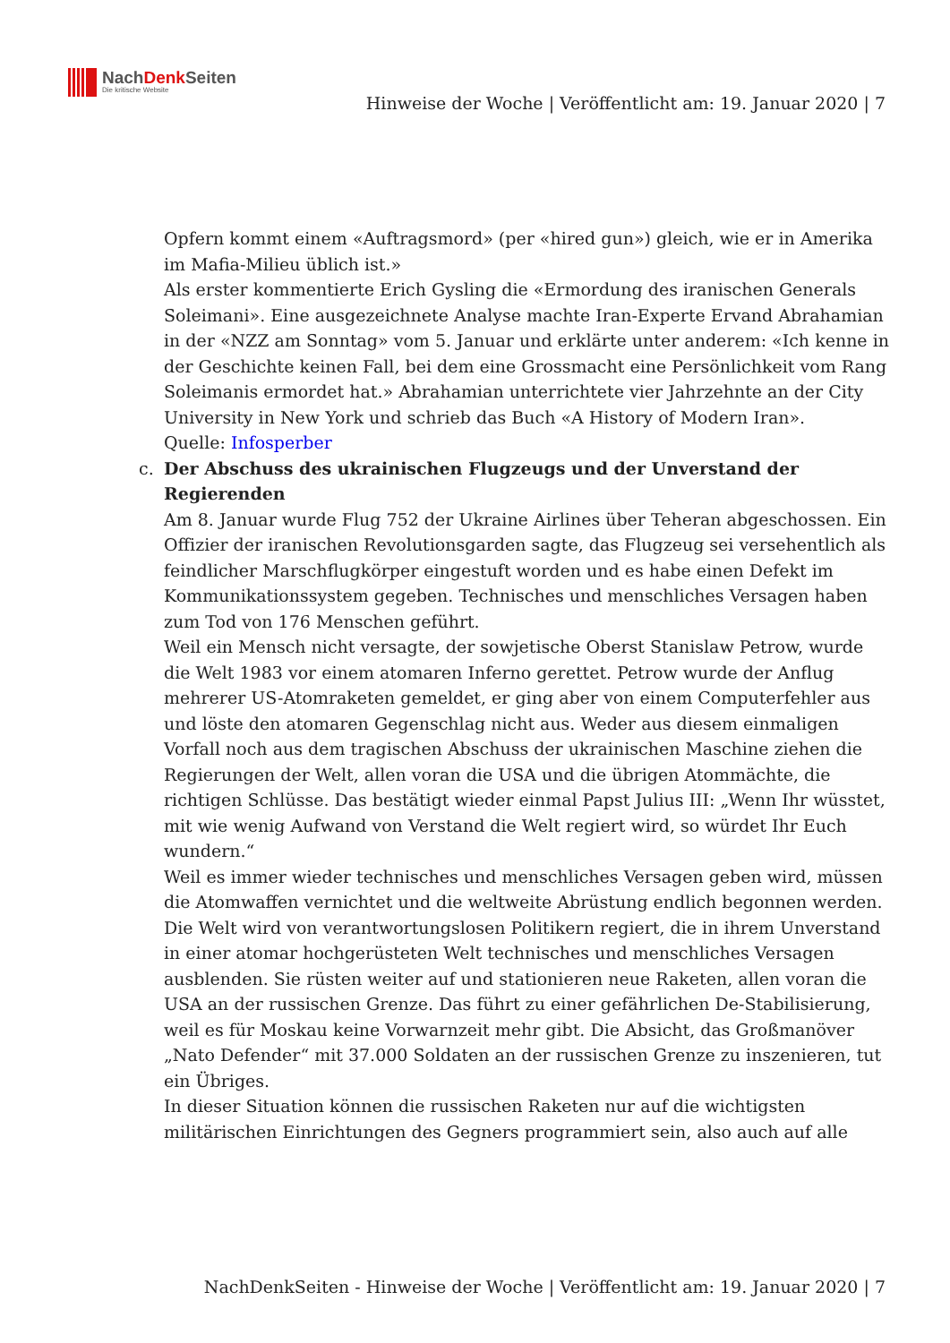NachDenk Seiten
Die kritische Website
Hinweise der Woche | Veröffentlicht am: 19. Januar 2020 | 7
Opfern kommt einem «Auftragsmord» (per «hired gun») gleich, wie er in Amerika im Mafia-Milieu üblich ist.»
Als erster kommentierte Erich Gysling die «Ermordung des iranischen Generals Soleimani». Eine ausgezeichnete Analyse machte Iran-Experte Ervand Abrahamian in der «NZZ am Sonntag» vom 5. Januar und erklärte unter anderem: «Ich kenne in der Geschichte keinen Fall, bei dem eine Grossmacht eine Persönlichkeit vom Rang Soleimanis ermordet hat.» Abrahamian unterrichtete vier Jahrzehnte an der City University in New York und schrieb das Buch «A History of Modern Iran».
Quelle: Infosperber
c.
Der Abschuss des ukrainischen Flugzeugs und der Unverstand der Regierenden
Am 8. Januar wurde Flug 752 der Ukraine Airlines über Teheran abgeschossen. Ein Offizier der iranischen Revolutionsgarden sagte, das Flugzeug sei versehentlich als feindlicher Marschflugkörper eingestuft worden und es habe einen Defekt im Kommunikationssystem gegeben. Technisches und menschliches Versagen haben zum Tod von 176 Menschen geführt.
Weil ein Mensch nicht versagte, der sowjetische Oberst Stanislaw Petrow, wurde die Welt 1983 vor einem atomaren Inferno gerettet. Petrow wurde der Anflug mehrerer US-Atomraketen gemeldet, er ging aber von einem Computerfehler aus und löste den atomaren Gegenschlag nicht aus. Weder aus diesem einmaligen Vorfall noch aus dem tragischen Abschuss der ukrainischen Maschine ziehen die Regierungen der Welt, allen voran die USA und die übrigen Atommächte, die richtigen Schlüsse. Das bestätigt wieder einmal Papst Julius III: „Wenn Ihr wüsstet, mit wie wenig Aufwand von Verstand die Welt regiert wird, so würdet Ihr Euch wundern.“
Weil es immer wieder technisches und menschliches Versagen geben wird, müssen die Atomwaffen vernichtet und die weltweite Abrüstung endlich begonnen werden.
Die Welt wird von verantwortungslosen Politikern regiert, die in ihrem Unverstand in einer atomar hochgerüsteten Welt technisches und menschliches Versagen ausblenden. Sie rüsten weiter auf und stationieren neue Raketen, allen voran die USA an der russischen Grenze. Das führt zu einer gefährlichen De-Stabilisierung, weil es für Moskau keine Vorwarnzeit mehr gibt. Die Absicht, das Großmanöver „Nato Defender“ mit 37.000 Soldaten an der russischen Grenze zu inszenieren, tut ein Übriges.
In dieser Situation können die russischen Raketen nur auf die wichtigsten militärischen Einrichtungen des Gegners programmiert sein, also auch auf alle
NachDenkSeiten - Hinweise der Woche | Veröffentlicht am: 19. Januar 2020 | 7